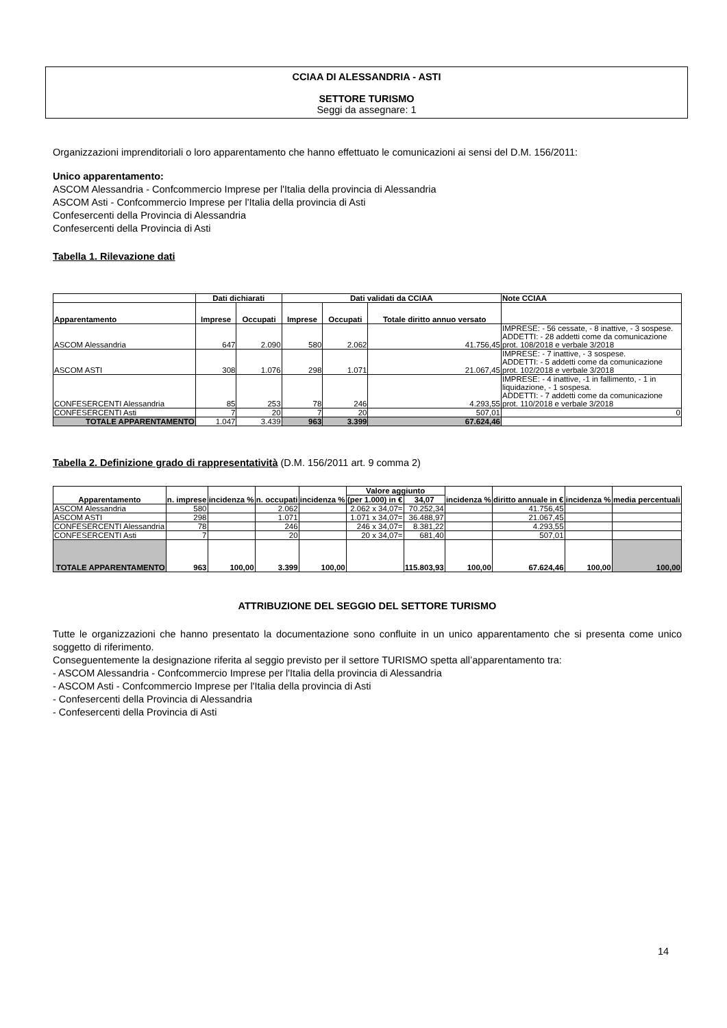CCIAA DI ALESSANDRIA - ASTI
SETTORE TURISMO
Seggi da assegnare: 1
Organizzazioni imprenditoriali o loro apparentamento che hanno effettuato le comunicazioni ai sensi del D.M. 156/2011:
Unico apparentamento:
ASCOM Alessandria - Confcommercio Imprese per l'Italia della provincia di Alessandria
ASCOM Asti - Confcommercio Imprese per l'Italia della provincia di Asti
Confesercenti della Provincia di Alessandria
Confesercenti della Provincia di Asti
Tabella 1. Rilevazione dati
| | Dati dichiarati | | Dati validati da CCIAA | | | Note CCIAA |
| --- | --- | --- | --- | --- | --- | --- |
| Apparentamento | Imprese | Occupati | Imprese | Occupati | Totale diritto annuo versato | |
| ASCOM Alessandria | 647 | 2.090 | 580 | 2.062 | 41.756,45 | IMPRESE: - 56 cessate, - 8 inattive, - 3 sospese. ADDETTI: - 28 addetti come da comunicazione prot. 108/2018 e verbale 3/2018 |
| ASCOM ASTI | 308 | 1.076 | 298 | 1.071 | 21.067,45 | IMPRESE: - 7 inattive, - 3 sospese. ADDETTI: - 5 addetti come da comunicazione prot. 102/2018 e verbale 3/2018 |
| CONFESERCENTI Alessandria | 85 | 253 | 78 | 246 | 4.293,55 | IMPRESE: - 4 inattive, -1 in fallimento, - 1 in liquidazione, - 1 sospesa. ADDETTI: - 7 addetti come da comunicazione prot. 110/2018 e verbale 3/2018 |
| CONFESERCENTI Asti | 7 | 20 | 7 | 20 | 507,01 | 0 |
| TOTALE APPARENTAMENTO | 1.047 | 3.439 | 963 | 3.399 | 67.624,46 | |
Tabella 2. Definizione grado di rappresentatività (D.M. 156/2011 art. 9 comma 2)
| Apparentamento | n. imprese | incidenza % | n. occupati | incidenza % | Valore aggiunto | | incidenza % | diritto annuale in € | incidenza % | media percentuali |
| --- | --- | --- | --- | --- | --- | --- | --- | --- | --- | --- |
| | | | | | (per 1.000) in € | 34,07 | | | | |
| ASCOM Alessandria | 580 | | 2.062 | | 2.062 x 34,07= | 70.252,34 | | 41.756,45 | | |
| ASCOM ASTI | 298 | | 1.071 | | 1.071 x 34,07= | 36.488,97 | | 21.067,45 | | |
| CONFESERCENTI Alessandria | 78 | | 246 | | 246 x 34,07= | 8.381,22 | | 4.293,55 | | |
| CONFESERCENTI Asti | 7 | | 20 | | 20 x 34,07= | 681,40 | | 507,01 | | |
| TOTALE APPARENTAMENTO | 963 | 100,00 | 3.399 | 100,00 | | 115.803,93 | 100,00 | 67.624,46 | 100,00 | 100,00 |
ATTRIBUZIONE DEL SEGGIO DEL SETTORE TURISMO
Tutte le organizzazioni che hanno presentato la documentazione sono confluite in un unico apparentamento che si presenta come unico soggetto di riferimento.
Conseguentemente la designazione riferita al seggio previsto per il settore TURISMO spetta all’apparentamento tra:
- ASCOM Alessandria - Confcommercio Imprese per l'Italia della provincia di Alessandria
- ASCOM Asti - Confcommercio Imprese per l'Italia della provincia di Asti
- Confesercenti della Provincia di Alessandria
- Confesercenti della Provincia di Asti
14